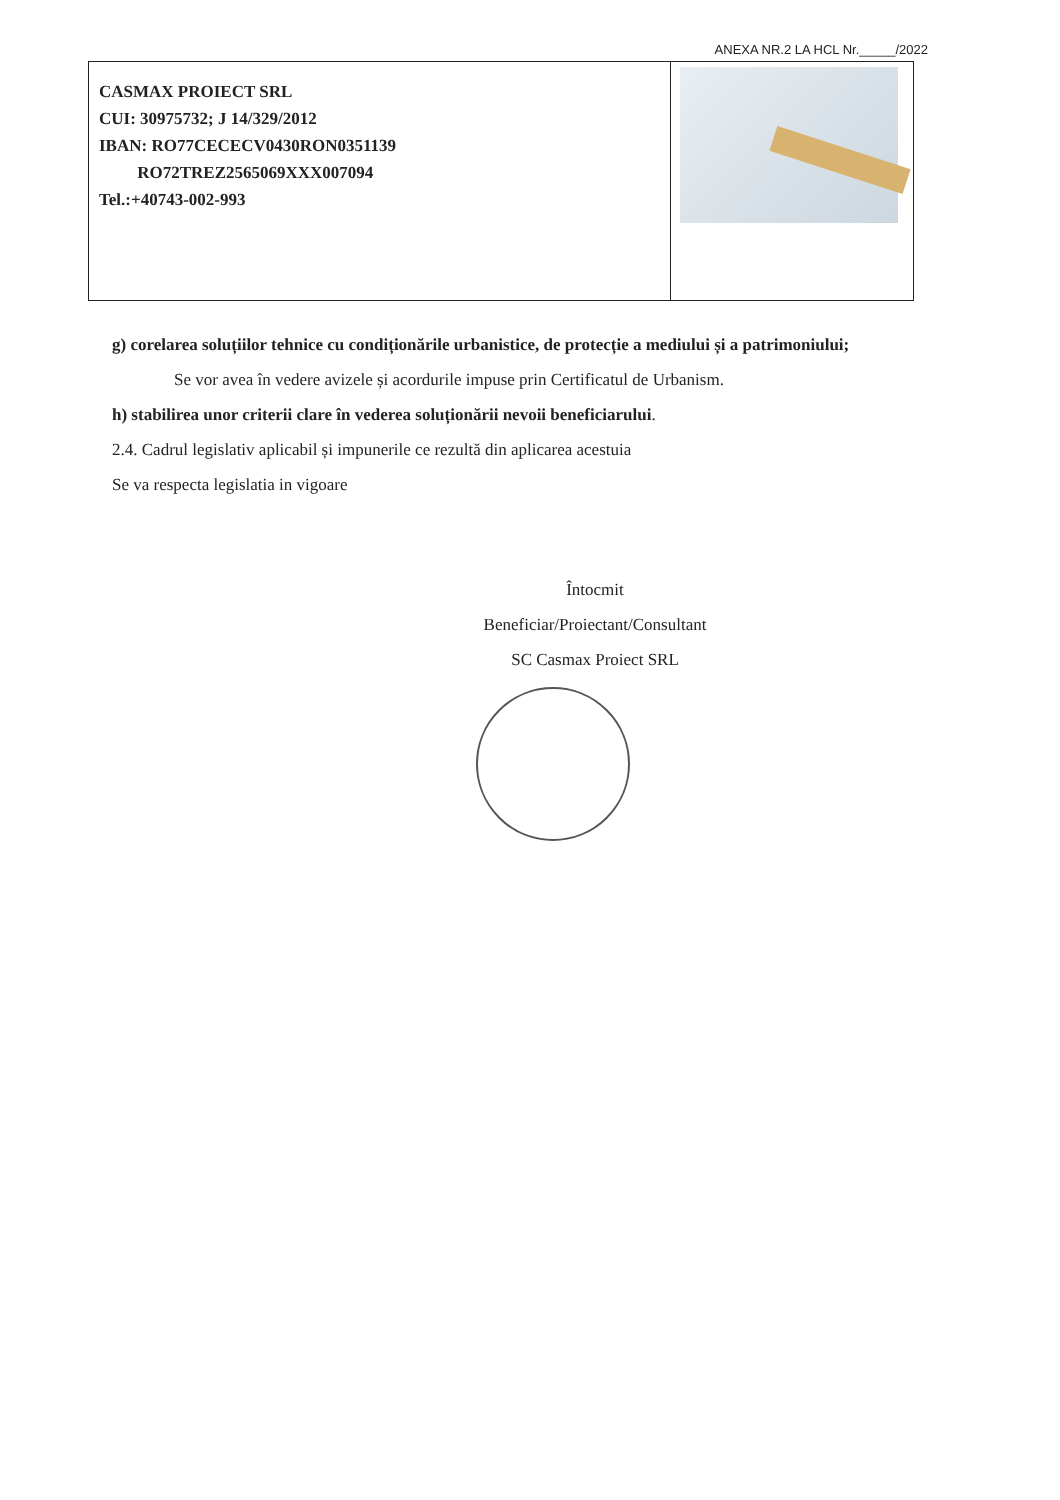ANEXA NR.2 LA HCL Nr._____/2022
| CASMAX PROIECT SRL CUI: 30975732; J 14/329/2012 IBAN: RO77CECECV0430RON0351139 RO72TREZ2565069XXX007094 Tel.:+40743-002-993 | |
g) corelarea soluțiilor tehnice cu condiționările urbanistice, de protecție a mediului și a patrimoniului;
Se vor avea în vedere avizele și acordurile impuse prin Certificatul de Urbanism.
h) stabilirea unor criterii clare în vederea soluționării nevoii beneficiarului.
2.4. Cadrul legislativ aplicabil și impunerile ce rezultă din aplicarea acestuia
Se va respecta legislatia in vigoare
Întocmit
Beneficiar/Proiectant/Consultant
SC Casmax Proiect SRL